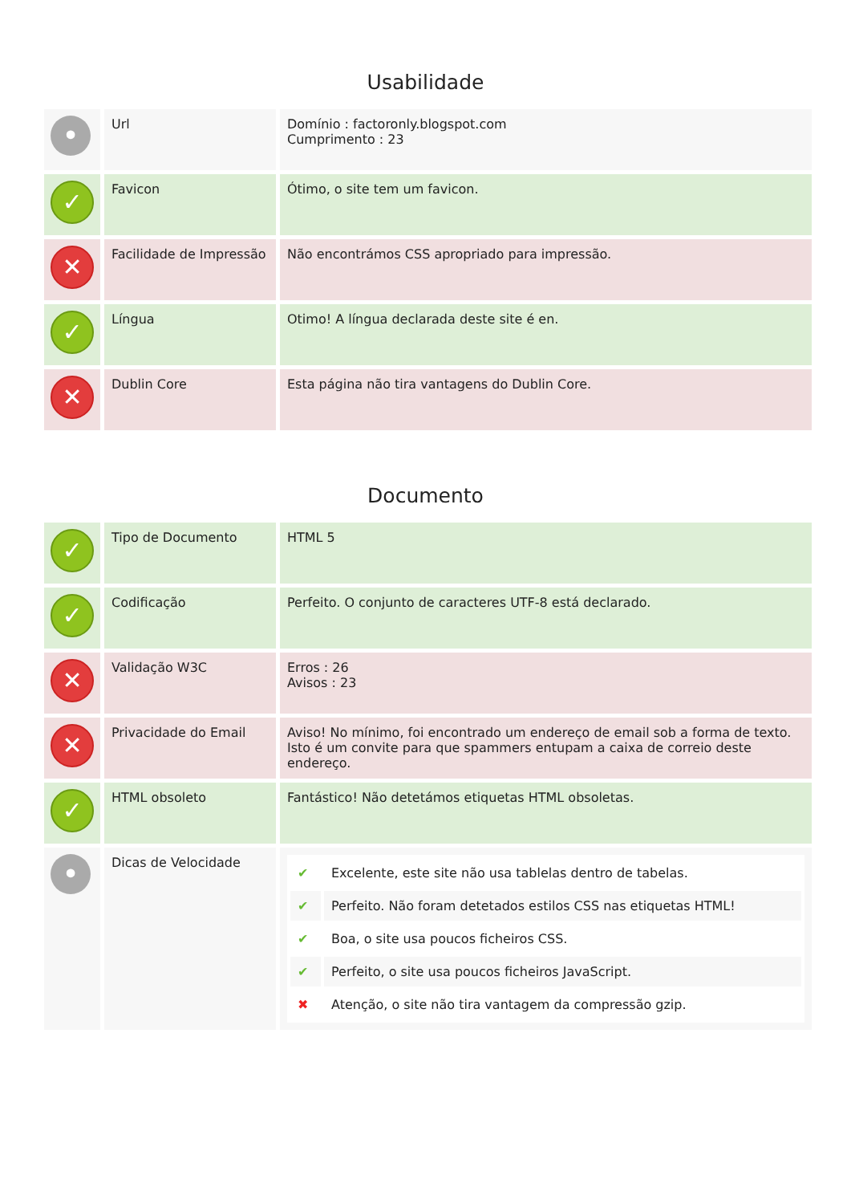Usabilidade
| • | Url | Domínio : factoronly.blogspot.com Cumprimento : 23 |
| ✓ | Favicon | Ótimo, o site tem um favicon. |
| ✕ | Facilidade de Impressão | Não encontrámos CSS apropriado para impressão. |
| ✓ | Língua | Otimo! A língua declarada deste site é en. |
| ✕ | Dublin Core | Esta página não tira vantagens do Dublin Core. |
Documento
| ✓ | Tipo de Documento | HTML 5 |
| ✓ | Codificação | Perfeito. O conjunto de caracteres UTF-8 está declarado. |
| ✕ | Validação W3C | Erros : 26 Avisos : 23 |
| ✕ | Privacidade do Email | Aviso! No mínimo, foi encontrado um endereço de email sob a forma de texto. Isto é um convite para que spammers entupam a caixa de correio deste endereço. |
| ✓ | HTML obsoleto | Fantástico! Não detetámos etiquetas HTML obsoletas. |
| • | Dicas de Velocidade | / ✔ / Excelente, este site não usa tablelas dentro de tabelas. / / ✔ / Perfeito. Não foram detetados estilos CSS nas etiquetas HTML! / / ✔ / Boa, o site usa poucos ficheiros CSS. / / ✔ / Perfeito, o site usa poucos ficheiros JavaScript. / / ✖ / Atenção, o site não tira vantagem da compressão gzip. / |